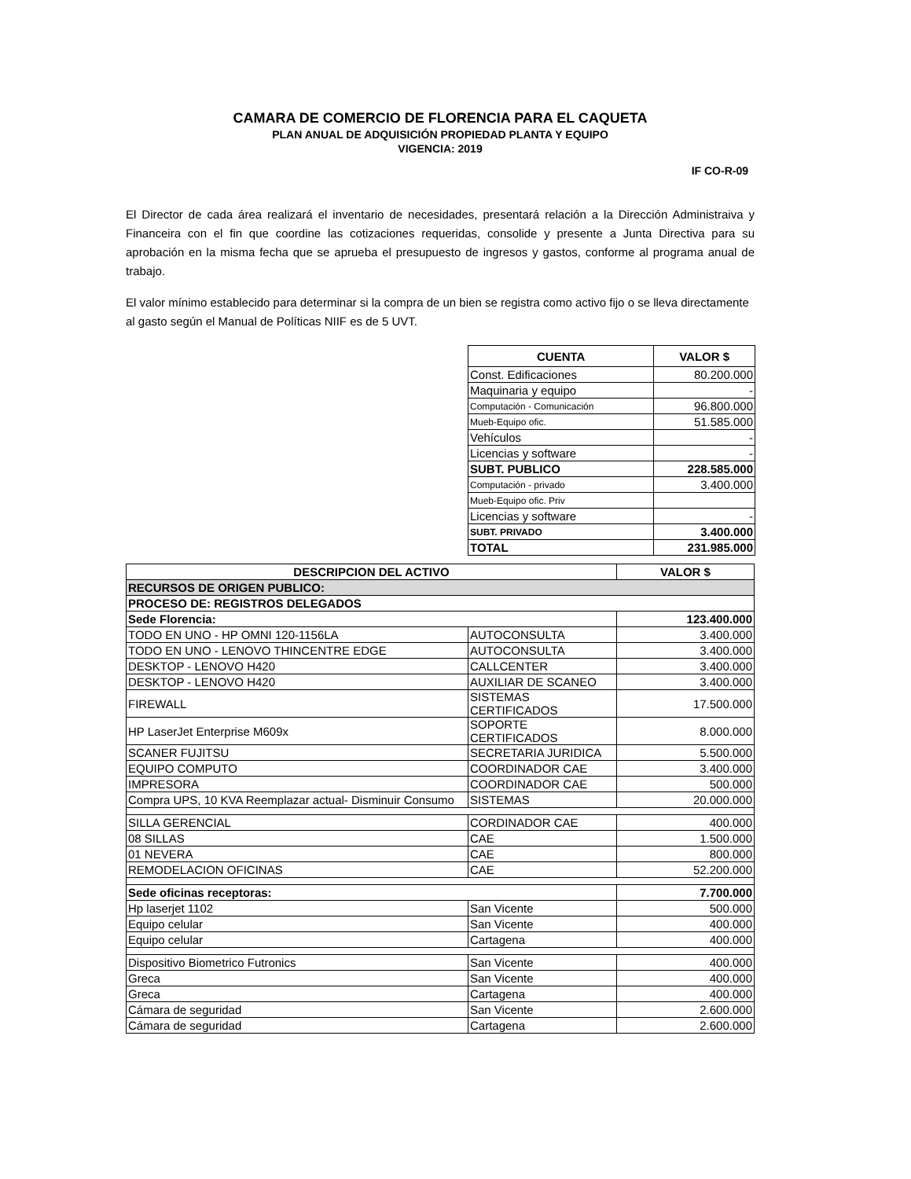CAMARA DE COMERCIO DE FLORENCIA PARA EL CAQUETA
PLAN ANUAL DE ADQUISICIÓN PROPIEDAD PLANTA Y EQUIPO
VIGENCIA: 2019
IF CO-R-09
El Director de cada área realizará el inventario de necesidades, presentará relación a la Dirección Administraiva y Financeira con el fin que coordine las cotizaciones requeridas, consolide y presente a Junta Directiva para su aprobación en la misma fecha que se aprueba el presupuesto de ingresos y gastos, conforme al programa anual de trabajo.
El valor mínimo establecido para determinar si la compra de un bien se registra como activo fijo o se lleva directamente al gasto según el Manual de Políticas NIIF es de 5 UVT.
| CUENTA | VALOR $ |
| --- | --- |
| Const. Edificaciones | 80.200.000 |
| Maquinaria y equipo | - |
| Computación - Comunicación | 96.800.000 |
| Mueb-Equipo ofic. | 51.585.000 |
| Vehículos | - |
| Licencias y software | - |
| SUBT. PUBLICO | 228.585.000 |
| Computación - privado | 3.400.000 |
| Mueb-Equipo ofic. Priv | |
| Licencias y software | - |
| SUBT. PRIVADO | 3.400.000 |
| TOTAL | 231.985.000 |
| DESCRIPCION DEL ACTIVO | | VALOR $ |
| --- | --- | --- |
| RECURSOS DE ORIGEN PUBLICO: | | |
| PROCESO DE: REGISTROS DELEGADOS | | |
| Sede Florencia: | | 123.400.000 |
| TODO EN UNO - HP OMNI 120-1156LA | AUTOCONSULTA | 3.400.000 |
| TODO EN UNO - LENOVO THINCENTRE EDGE | AUTOCONSULTA | 3.400.000 |
| DESKTOP - LENOVO H420 | CALLCENTER | 3.400.000 |
| DESKTOP - LENOVO H420 | AUXILIAR DE SCANEO | 3.400.000 |
| FIREWALL | SISTEMAS CERTIFICADOS | 17.500.000 |
| HP LaserJet Enterprise M609x | SOPORTE CERTIFICADOS | 8.000.000 |
| SCANER FUJITSU | SECRETARIA JURIDICA | 5.500.000 |
| EQUIPO COMPUTO | COORDINADOR CAE | 3.400.000 |
| IMPRESORA | COORDINADOR CAE | 500.000 |
| Compra UPS, 10 KVA Reemplazar actual- Disminuir Consumo | SISTEMAS | 20.000.000 |
| SILLA GERENCIAL | CORDINADOR CAE | 400.000 |
| 08 SILLAS | CAE | 1.500.000 |
| 01 NEVERA | CAE | 800.000 |
| REMODELACION OFICINAS | CAE | 52.200.000 |
| Sede oficinas receptoras: | | 7.700.000 |
| Hp laserjet 1102 | San Vicente | 500.000 |
| Equipo celular | San Vicente | 400.000 |
| Equipo celular | Cartagena | 400.000 |
| Dispositivo Biometrico Futronics | San Vicente | 400.000 |
| Greca | San Vicente | 400.000 |
| Greca | Cartagena | 400.000 |
| Cámara de seguridad | San Vicente | 2.600.000 |
| Cámara de seguridad | Cartagena | 2.600.000 |